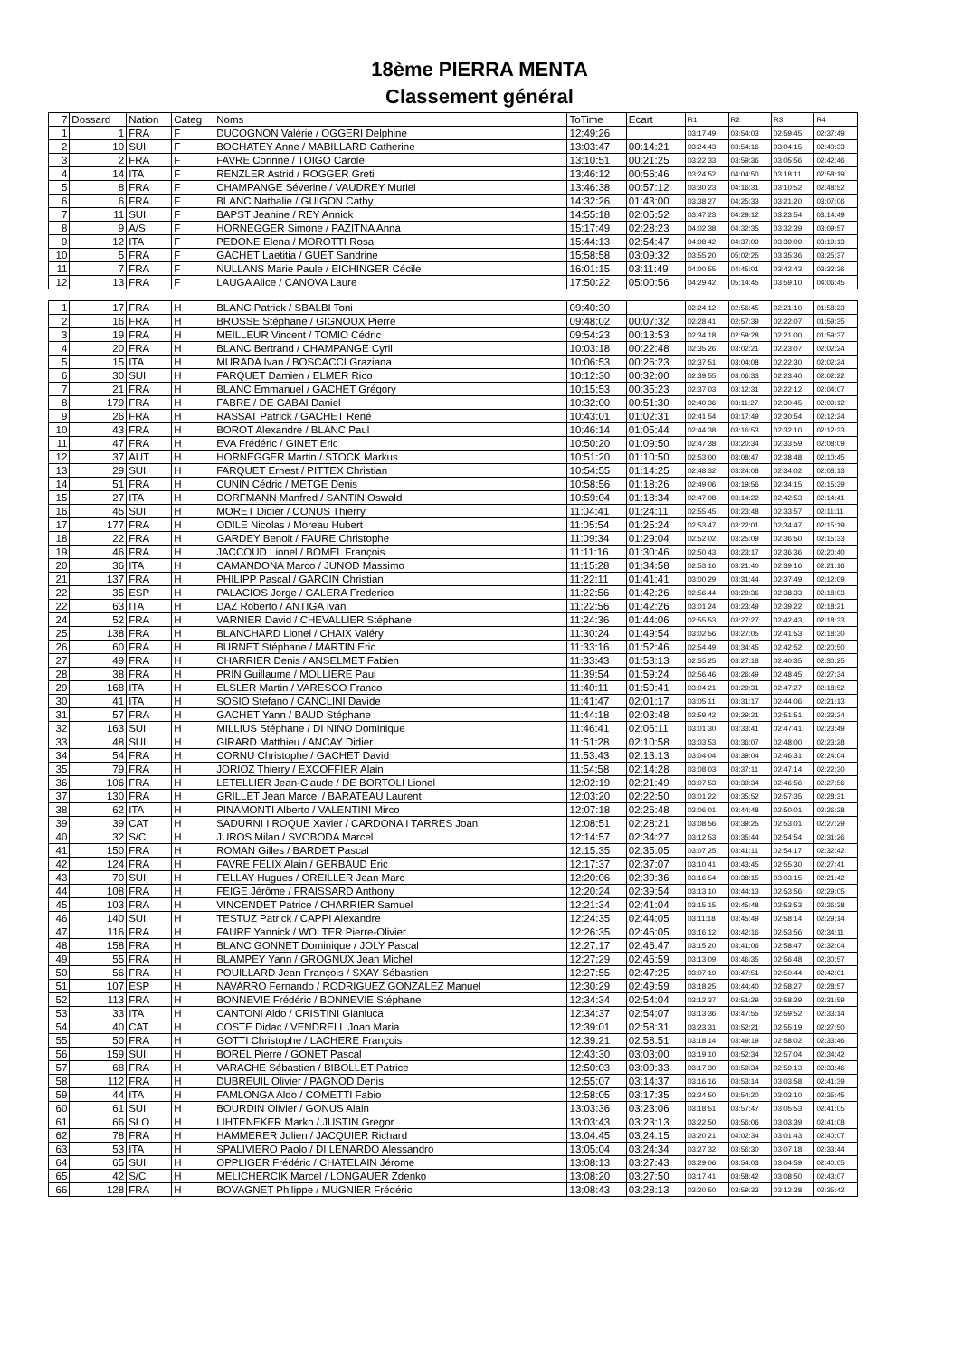18ème PIERRA MENTA
Classement général
| 7 | Dossard | Nation | Categ | Noms | ToTime | Ecart | R1 | R2 | R3 | R4 |
| --- | --- | --- | --- | --- | --- | --- | --- | --- | --- | --- |
| 1 | 1 | FRA | F | DUCOGNON Valérie / OGGERI Delphine | 12:49:26 | | 03:17:49 | 03:54:03 | 02:59:45 | 02:37:49 |
| 2 | 10 | SUI | F | BOCHATEY Anne / MABILLARD Catherine | 13:03:47 | 00:14:21 | 03:24:43 | 03:54:16 | 03:04:15 | 02:40:33 |
| 3 | 2 | FRA | F | FAVRE Corinne / TOIGO Carole | 13:10:51 | 00:21:25 | 03:22:33 | 03:59:36 | 03:05:56 | 02:42:46 |
| 4 | 14 | ITA | F | RENZLER Astrid / ROGGER Greti | 13:46:12 | 00:56:46 | 03:24:52 | 04:04:50 | 03:18:11 | 02:58:19 |
| 5 | 8 | FRA | F | CHAMPANGE Séverine / VAUDREY Muriel | 13:46:38 | 00:57:12 | 03:30:23 | 04:16:31 | 03:10:52 | 02:48:52 |
| 6 | 6 | FRA | F | BLANC Nathalie / GUIGON Cathy | 14:32:26 | 01:43:00 | 03:38:27 | 04:25:33 | 03:21:20 | 03:07:06 |
| 7 | 11 | SUI | F | BAPST Jeanine / REY Annick | 14:55:18 | 02:05:52 | 03:47:23 | 04:29:12 | 03:23:54 | 03:14:49 |
| 8 | 9 | A/S | F | HORNEGGER Simone / PAZITNA Anna | 15:17:49 | 02:28:23 | 04:02:38 | 04:32:35 | 03:32:39 | 03:09:57 |
| 9 | 12 | ITA | F | PEDONE Elena / MOROTTI Rosa | 15:44:13 | 02:54:47 | 04:08:42 | 04:37:09 | 03:39:09 | 03:19:13 |
| 10 | 5 | FRA | F | GACHET Laetitia / GUET Sandrine | 15:58:58 | 03:09:32 | 03:55:20 | 05:02:25 | 03:35:36 | 03:25:37 |
| 11 | 7 | FRA | F | NULLANS Marie Paule / EICHINGER Cécile | 16:01:15 | 03:11:49 | 04:00:55 | 04:45:01 | 03:42:43 | 03:32:36 |
| 12 | 13 | FRA | F | LAUGA Alice / CANOVA Laure | 17:50:22 | 05:00:56 | 04:29:42 | 05:14:45 | 03:59:10 | 04:06:45 |
| 1 | 17 | FRA | H | BLANC Patrick / SBALBI Toni | 09:40:30 | | 02:24:12 | 02:56:45 | 02:21:10 | 01:58:23 |
| 2 | 16 | FRA | H | BROSSE Stéphane / GIGNOUX Pierre | 09:48:02 | 00:07:32 | 02:28:41 | 02:57:39 | 02:22:07 | 01:59:35 |
| 3 | 19 | FRA | H | MEILLEUR Vincent / TOMIO Cédric | 09:54:23 | 00:13:53 | 02:34:18 | 02:59:28 | 02:21:00 | 01:59:37 |
| 4 | 20 | FRA | H | BLANC Bertrand / CHAMPANGE Cyril | 10:03:18 | 00:22:48 | 02:35:26 | 03:02:21 | 02:23:07 | 02:02:24 |
| 5 | 15 | ITA | H | MURADA Ivan / BOSCACCI Graziana | 10:06:53 | 00:26:23 | 02:37:51 | 03:04:08 | 02:22:30 | 02:02:24 |
| 6 | 30 | SUI | H | FARQUET Damien / ELMER Rico | 10:12:30 | 00:32:00 | 02:39:55 | 03:06:33 | 02:23:40 | 02:02:22 |
| 7 | 21 | FRA | H | BLANC Emmanuel / GACHET Grégory | 10:15:53 | 00:35:23 | 02:37:03 | 03:12:31 | 02:22:12 | 02:04:07 |
| 8 | 179 | FRA | H | FABRE / DE GABAI Daniel | 10:32:00 | 00:51:30 | 02:40:36 | 03:11:27 | 02:30:45 | 02:09:12 |
| 9 | 26 | FRA | H | RASSAT Patrick / GACHET René | 10:43:01 | 01:02:31 | 02:41:54 | 03:17:49 | 02:30:54 | 02:12:24 |
| 10 | 43 | FRA | H | BOROT Alexandre / BLANC Paul | 10:46:14 | 01:05:44 | 02:44:38 | 03:16:53 | 02:32:10 | 02:12:33 |
| 11 | 47 | FRA | H | EVA Frédéric / GINET Eric | 10:50:20 | 01:09:50 | 02:47:38 | 03:20:34 | 02:33:59 | 02:08:09 |
| 12 | 37 | AUT | H | HORNEGGER Martin / STOCK Markus | 10:51:20 | 01:10:50 | 02:53:00 | 03:08:47 | 02:38:48 | 02:10:45 |
| 13 | 29 | SUI | H | FARQUET Ernest / PITTEX Christian | 10:54:55 | 01:14:25 | 02:48:32 | 03:24:08 | 02:34:02 | 02:08:13 |
| 14 | 51 | FRA | H | CUNIN Cédric / METGE Denis | 10:58:56 | 01:18:26 | 02:49:06 | 03:19:56 | 02:34:15 | 02:15:39 |
| 15 | 27 | ITA | H | DORFMANN Manfred / SANTIN Oswald | 10:59:04 | 01:18:34 | 02:47:08 | 03:14:22 | 02:42:53 | 02:14:41 |
| 16 | 45 | SUI | H | MORET Didier / CONUS Thierry | 11:04:41 | 01:24:11 | 02:55:45 | 03:23:48 | 02:33:57 | 02:11:11 |
| 17 | 177 | FRA | H | ODILE Nicolas / Moreau Hubert | 11:05:54 | 01:25:24 | 02:53:47 | 03:22:01 | 02:34:47 | 02:15:19 |
| 18 | 22 | FRA | H | GARDEY Benoit / FAURE Christophe | 11:09:34 | 01:29:04 | 02:52:02 | 03:25:09 | 02:36:50 | 02:15:33 |
| 19 | 46 | FRA | H | JACCOUD Lionel / BOMEL François | 11:11:16 | 01:30:46 | 02:50:43 | 03:23:17 | 02:36:36 | 02:20:40 |
| 20 | 36 | ITA | H | CAMANDONA Marco / JUNOD Massimo | 11:15:28 | 01:34:58 | 02:53:16 | 03:21:40 | 02:39:16 | 02:21:16 |
| 21 | 137 | FRA | H | PHILIPP Pascal / GARCIN Christian | 11:22:11 | 01:41:41 | 03:00:29 | 03:31:44 | 02:37:49 | 02:12:09 |
| 22 | 35 | ESP | H | PALACIOS Jorge / GALERA Frederico | 11:22:56 | 01:42:26 | 02:56:44 | 03:29:36 | 02:38:33 | 02:18:03 |
| 22 | 63 | ITA | H | DAZ Roberto / ANTIGA Ivan | 11:22:56 | 01:42:26 | 03:01:24 | 03:23:49 | 02:39:22 | 02:18:21 |
| 24 | 52 | FRA | H | VARNIER David / CHEVALLIER Stéphane | 11:24:36 | 01:44:06 | 02:55:53 | 03:27:27 | 02:42:43 | 02:18:33 |
| 25 | 138 | FRA | H | BLANCHARD Lionel / CHAIX Valéry | 11:30:24 | 01:49:54 | 03:02:56 | 03:27:05 | 02:41:53 | 02:18:30 |
| 26 | 60 | FRA | H | BURNET Stéphane / MARTIN Eric | 11:33:16 | 01:52:46 | 02:54:49 | 03:34:45 | 02:42:52 | 02:20:50 |
| 27 | 49 | FRA | H | CHARRIER Denis / ANSELMET Fabien | 11:33:43 | 01:53:13 | 02:55:25 | 03:27:18 | 02:40:35 | 02:30:25 |
| 28 | 38 | FRA | H | PRIN Guillaume / MOLLIERE Paul | 11:39:54 | 01:59:24 | 02:56:46 | 03:26:49 | 02:48:45 | 02:27:34 |
| 29 | 168 | ITA | H | ELSLER Martin / VARESCO Franco | 11:40:11 | 01:59:41 | 03:04:21 | 03:29:31 | 02:47:27 | 02:18:52 |
| 30 | 41 | ITA | H | SOSIO Stefano / CANCLINI Davide | 11:41:47 | 02:01:17 | 03:05:11 | 03:31:17 | 02:44:06 | 02:21:13 |
| 31 | 57 | FRA | H | GACHET Yann / BAUD Stéphane | 11:44:18 | 02:03:48 | 02:59:42 | 03:29:21 | 02:51:51 | 02:23:24 |
| 32 | 163 | SUI | H | MILLIUS Stéphane / DI NINO Dominique | 11:46:41 | 02:06:11 | 03:01:30 | 03:33:41 | 02:47:41 | 02:23:49 |
| 33 | 48 | SUI | H | GIRARD Matthieu / ANCAY Didier | 11:51:28 | 02:10:58 | 03:03:53 | 03:36:07 | 02:48:00 | 02:23:28 |
| 34 | 54 | FRA | H | CORNU Christophe / GACHET David | 11:53:43 | 02:13:13 | 03:04:04 | 03:39:04 | 02:46:31 | 02:24:04 |
| 35 | 79 | FRA | H | JORIOZ Thierry / EXCOFFIER Alain | 11:54:58 | 02:14:28 | 03:08:03 | 03:37:11 | 02:47:14 | 02:22:30 |
| 36 | 106 | FRA | H | LETELLIER Jean-Claude / DE BORTOLI Lionel | 12:02:19 | 02:21:49 | 03:07:53 | 03:39:34 | 02:46:56 | 02:27:56 |
| 37 | 130 | FRA | H | GRILLET Jean Marcel / BARATEAU Laurent | 12:03:20 | 02:22:50 | 03:01:22 | 03:35:52 | 02:57:35 | 02:28:31 |
| 38 | 62 | ITA | H | PINAMONTI Alberto / VALENTINI Mirco | 12:07:18 | 02:26:48 | 03:06:01 | 03:44:48 | 02:50:01 | 02:26:28 |
| 39 | 39 | CAT | H | SADURNI I ROQUE Xavier / CARDONA I TARRES Joan | 12:08:51 | 02:28:21 | 03:08:56 | 03:39:25 | 02:53:01 | 02:27:29 |
| 40 | 32 | S/C | H | JUROS Milan / SVOBODA Marcel | 12:14:57 | 02:34:27 | 03:12:53 | 03:35:44 | 02:54:54 | 02:31:26 |
| 41 | 150 | FRA | H | ROMAN Gilles / BARDET Pascal | 12:15:35 | 02:35:05 | 03:07:25 | 03:41:11 | 02:54:17 | 02:32:42 |
| 42 | 124 | FRA | H | FAVRE FELIX Alain / GERBAUD Eric | 12:17:37 | 02:37:07 | 03:10:41 | 03:43:45 | 02:55:30 | 02:27:41 |
| 43 | 70 | SUI | H | FELLAY Hugues / OREILLER Jean Marc | 12:20:06 | 02:39:36 | 03:16:54 | 03:38:15 | 03:03:15 | 02:21:42 |
| 44 | 108 | FRA | H | FEIGE Jérôme / FRAISSARD Anthony | 12:20:24 | 02:39:54 | 03:13:10 | 03:44:13 | 02:53:56 | 02:29:05 |
| 45 | 103 | FRA | H | VINCENDET Patrice / CHARRIER Samuel | 12:21:34 | 02:41:04 | 03:15:15 | 03:45:48 | 02:53:53 | 02:26:38 |
| 46 | 140 | SUI | H | TESTUZ Patrick / CAPPI Alexandre | 12:24:35 | 02:44:05 | 03:11:18 | 03:45:49 | 02:58:14 | 02:29:14 |
| 47 | 116 | FRA | H | FAURE Yannick / WOLTER Pierre-Olivier | 12:26:35 | 02:46:05 | 03:16:12 | 03:42:16 | 02:53:56 | 02:34:11 |
| 48 | 158 | FRA | H | BLANC GONNET Dominique / JOLY Pascal | 12:27:17 | 02:46:47 | 03:15:20 | 03:41:06 | 02:58:47 | 02:32:04 |
| 49 | 55 | FRA | H | BLAMPEY Yann / GROGNUX Jean Michel | 12:27:29 | 02:46:59 | 03:13:09 | 03:46:35 | 02:56:48 | 02:30:57 |
| 50 | 56 | FRA | H | POUILLARD Jean François / SXAY Sébastien | 12:27:55 | 02:47:25 | 03:07:19 | 03:47:51 | 02:50:44 | 02:42:01 |
| 51 | 107 | ESP | H | NAVARRO Fernando / RODRIGUEZ GONZALEZ Manuel | 12:30:29 | 02:49:59 | 03:18:25 | 03:44:40 | 02:58:27 | 02:28:57 |
| 52 | 113 | FRA | H | BONNEVIE Frédéric / BONNEVIE Stéphane | 12:34:34 | 02:54:04 | 03:12:37 | 03:51:29 | 02:58:29 | 02:31:59 |
| 53 | 33 | ITA | H | CANTONI Aldo / CRISTINI Gianluca | 12:34:37 | 02:54:07 | 03:13:36 | 03:47:55 | 02:59:52 | 02:33:14 |
| 54 | 40 | CAT | H | COSTE Didac / VENDRELL Joan Maria | 12:39:01 | 02:58:31 | 03:23:31 | 03:52:21 | 02:55:19 | 02:27:50 |
| 55 | 50 | FRA | H | GOTTI Christophe / LACHERE François | 12:39:21 | 02:58:51 | 03:18:14 | 03:49:19 | 02:58:02 | 02:33:46 |
| 56 | 159 | SUI | H | BOREL Pierre / GONET Pascal | 12:43:30 | 03:03:00 | 03:19:10 | 03:52:34 | 02:57:04 | 02:34:42 |
| 57 | 68 | FRA | H | VARACHE Sébastien / BIBOLLET Patrice | 12:50:03 | 03:09:33 | 03:17:30 | 03:59:34 | 02:59:13 | 02:33:46 |
| 58 | 112 | FRA | H | DUBREUIL Olivier / PAGNOD Denis | 12:55:07 | 03:14:37 | 03:16:16 | 03:53:14 | 03:03:58 | 02:41:39 |
| 59 | 44 | ITA | H | FAMLONGA Aldo / COMETTI Fabio | 12:58:05 | 03:17:35 | 03:24:50 | 03:54:20 | 03:03:10 | 02:35:45 |
| 60 | 61 | SUI | H | BOURDIN Olivier / GONUS Alain | 13:03:36 | 03:23:06 | 03:18:51 | 03:57:47 | 03:05:53 | 02:41:05 |
| 61 | 66 | SLO | H | LIHTENEKER Marko / JUSTIN Gregor | 13:03:43 | 03:23:13 | 03:22:50 | 03:56:06 | 03:03:39 | 02:41:08 |
| 62 | 78 | FRA | H | HAMMERER Julien / JACQUIER Richard | 13:04:45 | 03:24:15 | 03:20:21 | 04:02:34 | 03:01:43 | 02:40:07 |
| 63 | 53 | ITA | H | SPALIVIERO Paolo / DI LENARDO Alessandro | 13:05:04 | 03:24:34 | 03:27:32 | 03:56:30 | 03:07:18 | 02:33:44 |
| 64 | 65 | SUI | H | OPPLIGER Frédéric / CHATELAIN Jérome | 13:08:13 | 03:27:43 | 03:29:06 | 03:54:03 | 03:04:59 | 02:40:05 |
| 65 | 42 | S/C | H | MELICHERCIK Marcel / LONGAUER Zdenko | 13:08:20 | 03:27:50 | 03:17:41 | 03:58:42 | 03:08:50 | 02:43:07 |
| 66 | 128 | FRA | H | BOVAGNET Philippe / MUGNIER Frédéric | 13:08:43 | 03:28:13 | 03:20:50 | 03:59:33 | 03:12:38 | 02:35:42 |